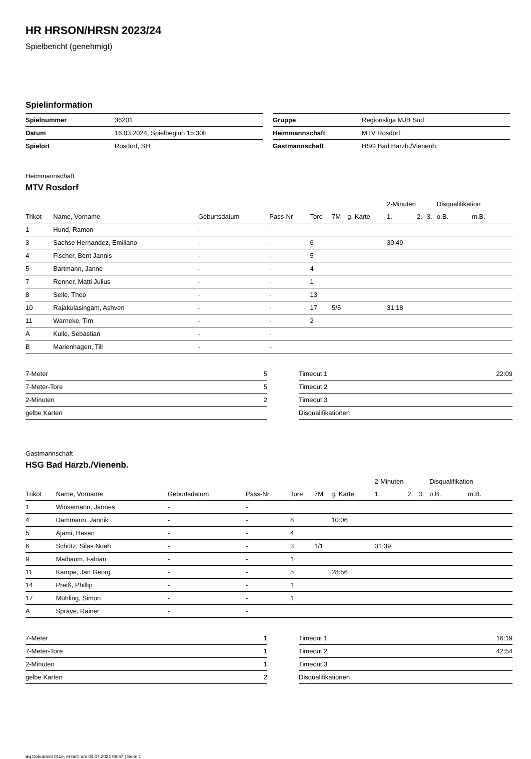HR HRSON/HRSN 2023/24
Spielbericht (genehmigt)
Spielinformation
| Spielnummer | 36201 |
| Datum | 16.03.2024, Spielbeginn 15:30h |
| Spielort | Rosdorf, SH |
| Gruppe | Regionsliga MJB Süd |
| Heimmannschaft | MTV Rosdorf |
| Gastmannschaft | HSG Bad Harzb./Vienenb. |
Heimmannschaft
MTV Rosdorf
| | | | | | | | 2-Minuten | | | Disqualifikation | |
| --- | --- | --- | --- | --- | --- | --- | --- | --- | --- | --- | --- |
| Trikot | Name, Vorname | Geburtsdatum | Pass-Nr | Tore | 7M | g. Karte | 1. | 2. | 3. | o.B. | m.B. |
| 1 | Hund, Ramon | - | - | | | | | | | | |
| 3 | Sachse Hernandez, Emiliano | - | - | 6 | | | 30:49 | | | | |
| 4 | Fischer, Bent Jannis | - | - | 5 | | | | | | | |
| 5 | Bartmann, Janne | - | - | 4 | | | | | | | |
| 7 | Renner, Matti Julius | - | - | 1 | | | | | | | |
| 8 | Selle, Theo | - | - | 13 | | | | | | | |
| 10 | Rajakulasingam, Ashven | - | - | 17 | 5/5 | | 31:18 | | | | |
| 11 | Warneke, Tim | - | - | 2 | | | | | | | |
| A | Kulle, Sebastian | - | - | | | | | | | | |
| B | Marienhagen, Till | - | - | | | | | | | | |
| 7-Meter | 5 |
| 7-Meter-Tore | 5 |
| 2-Minuten | 2 |
| gelbe Karten | |
| Timeout 1 | 22:09 |
| Timeout 2 | |
| Timeout 3 | |
| Disqualifikationen | |
Gastmannschaft
HSG Bad Harzb./Vienenb.
| | | | | | | | 2-Minuten | | | Disqualifikation | |
| --- | --- | --- | --- | --- | --- | --- | --- | --- | --- | --- | --- |
| Trikot | Name, Vorname | Geburtsdatum | Pass-Nr | Tore | 7M | g. Karte | 1. | 2. | 3. | o.B. | m.B. |
| 1 | Winsemann, Jannes | - | - | | | | | | | | |
| 4 | Dammann, Jannik | - | - | 8 | | 10:06 | | | | | |
| 5 | Ajami, Hasan | - | - | 4 | | | | | | | |
| 6 | Schütz, Silas Noah | - | - | 3 | 1/1 | | 31:39 | | | | |
| 9 | Maibaum, Fabian | - | - | 1 | | | | | | | |
| 11 | Kampe, Jan Georg | - | - | 5 | | 28:56 | | | | | |
| 14 | Preiß, Phillip | - | - | 1 | | | | | | | |
| 17 | Mühling, Simon | - | - | 1 | | | | | | | |
| A | Sprave, Rainer | - | - | | | | | | | | |
| 7-Meter | 1 |
| 7-Meter-Tore | 1 |
| 2-Minuten | 1 |
| gelbe Karten | 2 |
| Timeout 1 | 16:19 |
| Timeout 2 | 42:54 |
| Timeout 3 | |
| Disqualifikationen | |
nu.Dokument 011e, erstellt am 04.07.2024 09:57 | Seite 1